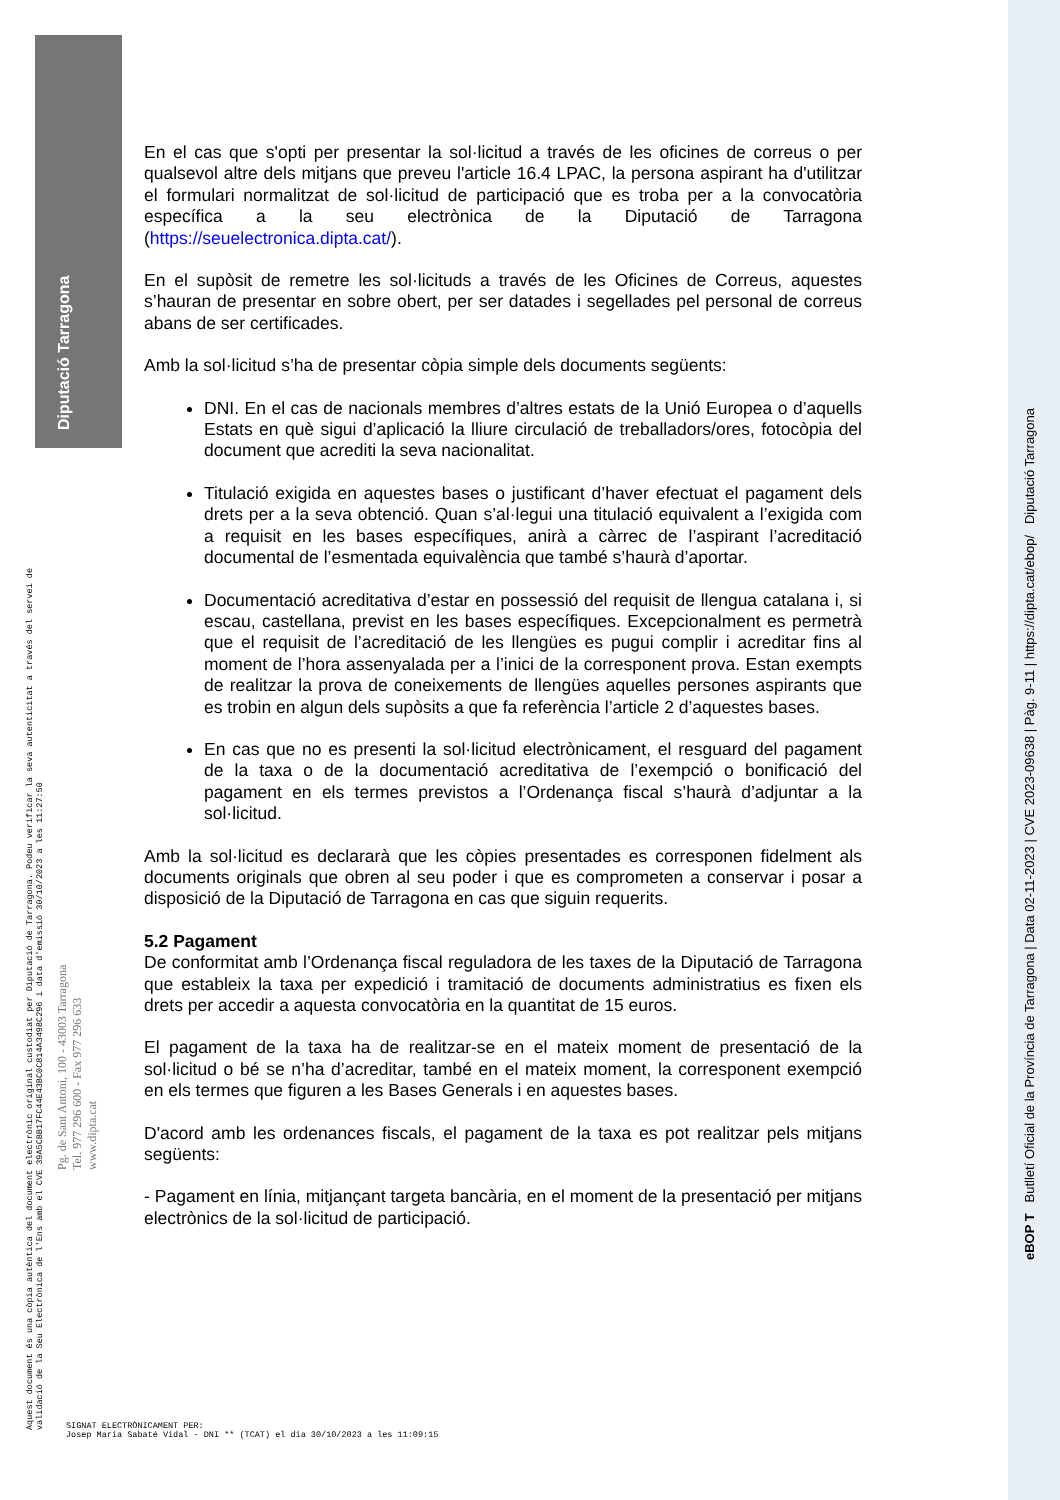Diputació Tarragona
Aquest document és una còpia autèntica del document electrònic original custodiat per Diputació de Tarragona. Podeu verificar la seva autenticitat a través del servei de validació de la Seu Electrònica de l'Ens amb el CVE 39A5CBB17FC44E43BC0C814A3498C296 i data d'emissió 30/10/2023 a les 11:27:50
Pg. de Sant Antoni, 100 - 43003 Tarragona
Tel. 977 296 600 - Fax 977 296 633
www.dipta.cat
eBOP T Butlletí Oficial de la Província de Tarragona | Data 02-11-2023 | CVE 2023-09638 | Pàg. 9-11 | https://dipta.cat/ebop/ Diputació Tarragona
En el cas que s'opti per presentar la sol·licitud a través de les oficines de correus o per qualsevol altre dels mitjans que preveu l'article 16.4 LPAC, la persona aspirant ha d'utilitzar el formulari normalitzat de sol·licitud de participació que es troba per a la convocatòria específica a la seu electrònica de la Diputació de Tarragona (https://seuelectronica.dipta.cat/).
En el supòsit de remetre les sol·licituds a través de les Oficines de Correus, aquestes s’hauran de presentar en sobre obert, per ser datades i segellades pel personal de correus abans de ser certificades.
Amb la sol·licitud s’ha de presentar còpia simple dels documents següents:
DNI. En el cas de nacionals membres d’altres estats de la Unió Europea o d’aquells Estats en què sigui d’aplicació la lliure circulació de treballadors/ores, fotocòpia del document que acrediti la seva nacionalitat.
Titulació exigida en aquestes bases o justificant d’haver efectuat el pagament dels drets per a la seva obtenció. Quan s’al·legui una titulació equivalent a l’exigida com a requisit en les bases específiques, anirà a càrrec de l’aspirant l’acreditació documental de l’esmentada equivalència que també s’haurà d’aportar.
Documentació acreditativa d’estar en possessió del requisit de llengua catalana i, si escau, castellana, previst en les bases específiques. Excepcionalment es permetrà que el requisit de l’acreditació de les llengües es pugui complir i acreditar fins al moment de l’hora assenyalada per a l’inici de la corresponent prova. Estan exempts de realitzar la prova de coneixements de llengües aquelles persones aspirants que es trobin en algun dels supòsits a que fa referència l’article 2 d’aquestes bases.
En cas que no es presenti la sol·licitud electrònicament, el resguard del pagament de la taxa o de la documentació acreditativa de l’exempció o bonificació del pagament en els termes previstos a l’Ordenança fiscal s’haurà d’adjuntar a la sol·licitud.
Amb la sol·licitud es declararà que les còpies presentades es corresponen fidelment als documents originals que obren al seu poder i que es comprometen a conservar i posar a disposició de la Diputació de Tarragona en cas que siguin requerits.
5.2 Pagament
De conformitat amb l’Ordenança fiscal reguladora de les taxes de la Diputació de Tarragona que estableix la taxa per expedició i tramitació de documents administratius es fixen els drets per accedir a aquesta convocatòria en la quantitat de 15 euros.
El pagament de la taxa ha de realitzar-se en el mateix moment de presentació de la sol·licitud o bé se n’ha d’acreditar, també en el mateix moment, la corresponent exempció en els termes que figuren a les Bases Generals i en aquestes bases.
D'acord amb les ordenances fiscals, el pagament de la taxa es pot realitzar pels mitjans següents:
- Pagament en línia, mitjançant targeta bancària, en el moment de la presentació per mitjans electrònics de la sol·licitud de participació.
SIGNAT ELECTRÒNICAMENT PER:
Josep Maria Sabaté Vidal - DNI ** (TCAT) el dia 30/10/2023 a les 11:09:15